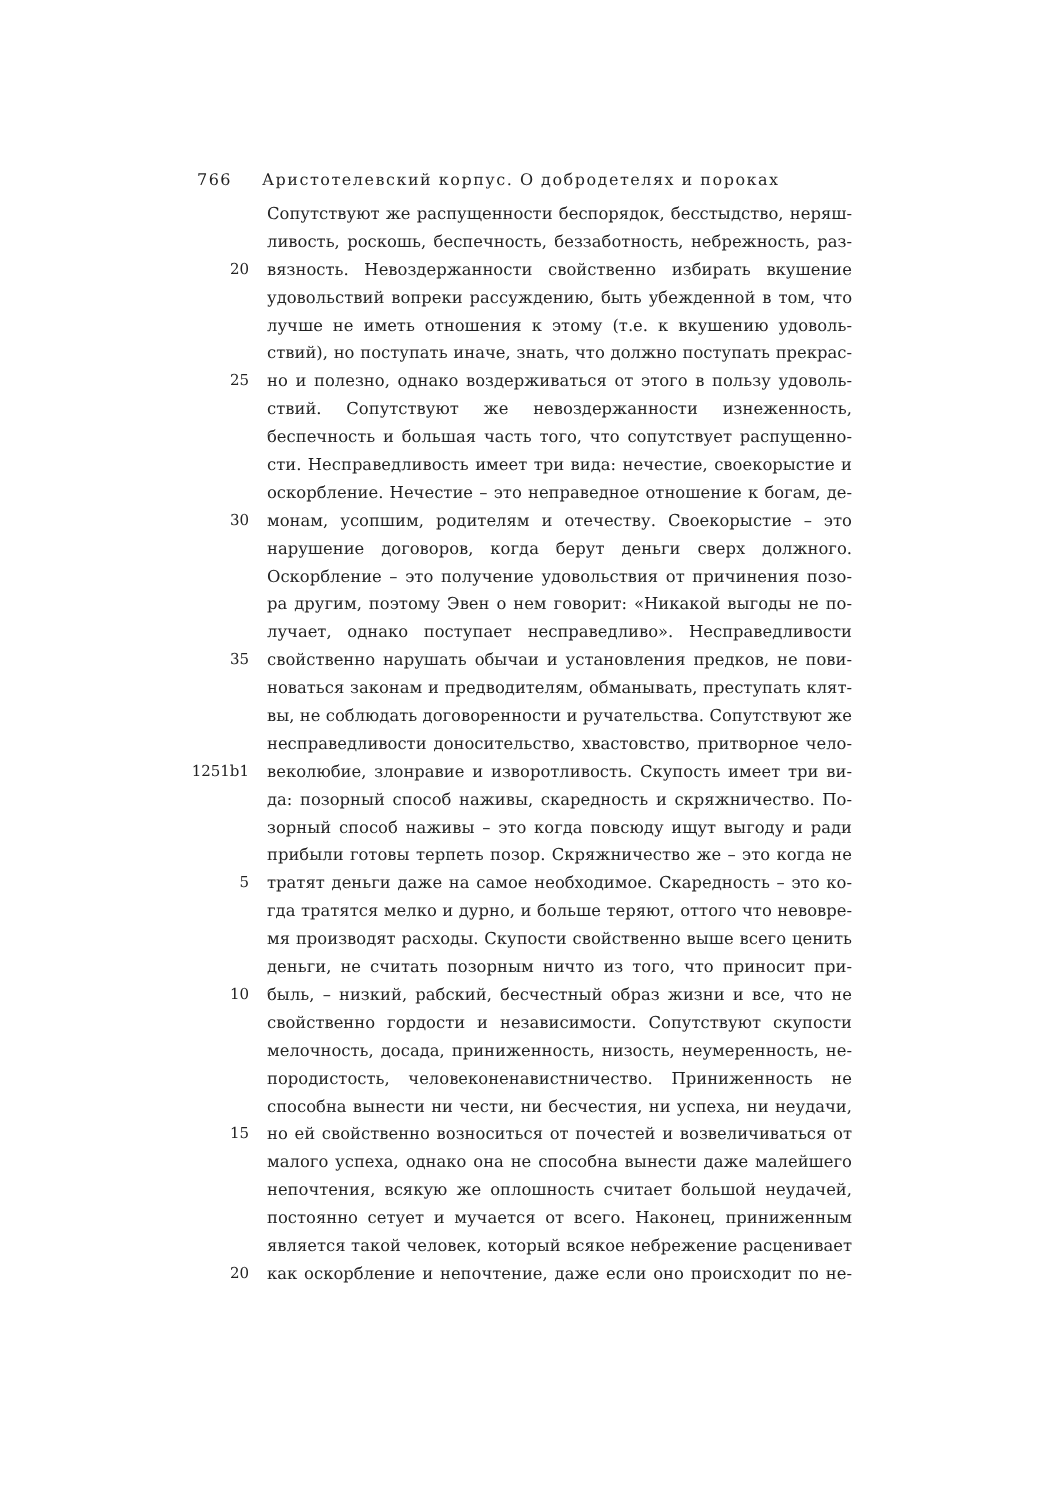766 Аристотелевский корпус. О добродетелях и пороках
Сопутствуют же распущенности беспорядок, бесстыдство, неряш-
ливость, роскошь, беспечность, беззаботность, небрежность, раз-
20 вязность. Невоздержанности свойственно избирать вкушение
удовольствий вопреки рассуждению, быть убежденной в том, что
лучше не иметь отношения к этому (т.е. к вкушению удоволь-
ствий), но поступать иначе, знать, что должно поступать прекрас-
25 но и полезно, однако воздерживаться от этого в пользу удоволь-
ствий. Сопутствуют же невоздержанности изнеженность,
беспечность и большая часть того, что сопутствует распущенно-
сти. Несправедливость имеет три вида: нечестие, своекорыстие и
оскорбление. Нечестие – это неправедное отношение к богам, де-
30 монам, усопшим, родителям и отечеству. Своекорыстие – это
нарушение договоров, когда берут деньги сверх должного.
Оскорбление – это получение удовольствия от причинения позо-
ра другим, поэтому Эвен о нем говорит: «Никакой выгоды не по-
лучает, однако поступает несправедливо». Несправедливости
35 свойственно нарушать обычаи и установления предков, не пови-
новаться законам и предводителям, обманывать, преступать клят-
вы, не соблюдать договоренности и ручательства. Сопутствуют же
несправедливости доносительство, хвастовство, притворное чело-
1251b1 веколюбие, злонравие и изворотливость. Скупость имеет три ви-
да: позорный способ наживы, скаредность и скряжничество. По-
зорный способ наживы – это когда повсюду ищут выгоду и ради
прибыли готовы терпеть позор. Скряжничество же – это когда не
5 тратят деньги даже на самое необходимое. Скаредность – это ко-
гда тратятся мелко и дурно, и больше теряют, оттого что невовре-
мя производят расходы. Скупости свойственно выше всего ценить
деньги, не считать позорным ничто из того, что приносит при-
10 быль, – низкий, рабский, бесчестный образ жизни и все, что не
свойственно гордости и независимости. Сопутствуют скупости
мелочность, досада, приниженность, низость, неумеренность, не-
породистость, человеконенавистничество. Приниженность не
способна вынести ни чести, ни бесчестия, ни успеха, ни неудачи,
15 но ей свойственно возноситься от почестей и возвеличиваться от
малого успеха, однако она не способна вынести даже малейшего
непочтения, всякую же оплошность считает большой неудачей,
постоянно сетует и мучается от всего. Наконец, приниженным
является такой человек, который всякое небрежение расценивает
20 как оскорбление и непочтение, даже если оно происходит по не-